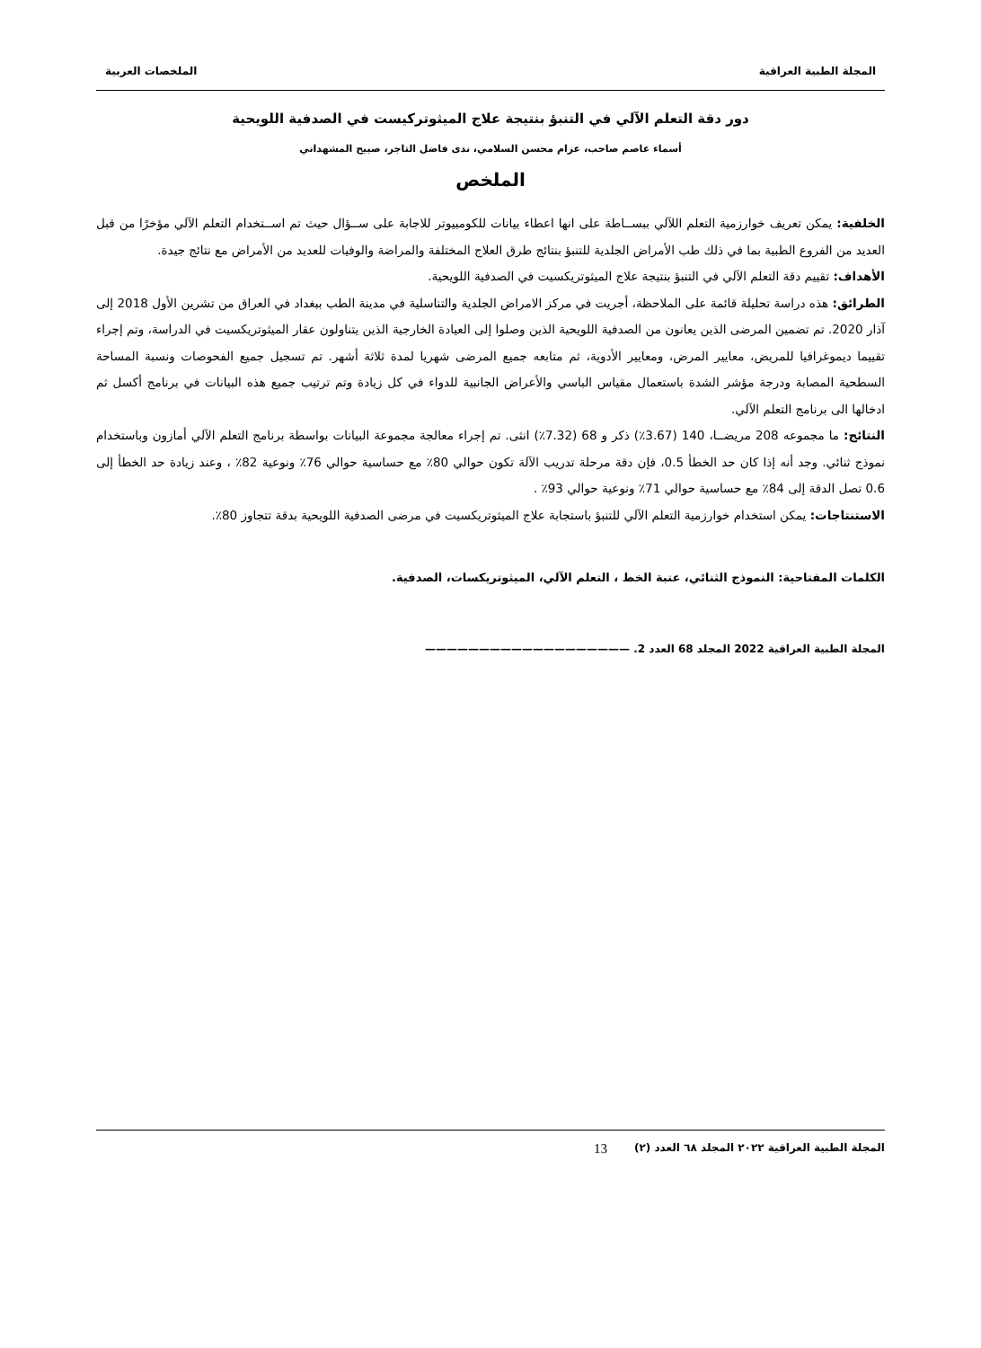المجلة الطبية العراقية الملخصات العربية
دور دقة التعلم الآلي في التنبؤ بنتيجة علاج الميثوتركيست في الصدفية اللويحية
أسماء عاصم صاحب، عزام محسن السلامي، ندى فاضل التاجر، صبيح المشهداني
الملخص
الخلفية: يمكن تعريف خوارزمية التعلم اللآلي ببســاطة على انها اعطاء بيانات للكومبيوتر للاجابة على ســؤال حيث تم اســتخدام التعلم الآلي مؤخرًا من قبل العديد من الفروع الطبية بما في ذلك طب الأمراض الجلدية للتنبؤ بنتائج طرق العلاج المختلفة والمراضة والوفيات للعديد من الأمراض مع نتائج جيدة.
الأهداف: تقييم دقة التعلم الآلي في التنبؤ بنتيجة علاج الميثوتريكسيت في الصدفية اللويحية.
الطرائق: هذه دراسة تحليلة قائمة على الملاحظة، أجريت في مركز الامراض الجلدية والتناسلية في مدينة الطب ببغداد في العراق من تشرين الأول 2018 إلى آذار 2020. تم تضمين المرضى الذين يعانون من الصدفية اللويحية الذين وصلوا إلى العيادة الخارجية الذين يتناولون عقار الميثوتريكسيت في الدراسة، وتم إجراء تقييما ديموغرافيا للمريض، معايير المرض، ومعايير الأدوية، ثم متابعه جميع المرضى شهريا لمدة ثلاثة أشهر. تم تسجيل جميع الفحوصات ونسبة المساحة السطحية المصابة ودرجة مؤشر الشدة باستعمال مقياس الباسي والأعراض الجانبية للدواء في كل زيادة وتم ترتيب جميع هذه البيانات في برنامج أكسل ثم ادخالها الى برنامج التعلم الآلي.
النتائج: ما مجموعه 208 مريضــا، 140 (3.67٪) ذكر و 68 (7.32٪) انثى. تم إجراء معالجة مجموعة البيانات بواسطة برنامج التعلم الآلي أمازون وباستخدام نموذج ثنائي. وجد أنه إذا كان حد الخطأ 0.5، فإن دقة مرحلة تدريب الآلة تكون حوالي 80٪ مع حساسية حوالي 76٪ ونوعية 82٪ ، وعند زيادة حد الخطأ إلى 0.6 تصل الدقة إلى 84٪ مع حساسية حوالي 71٪ ونوعية حوالي 93٪ .
الاستنتاجات: يمكن استخدام خوارزمية التعلم الآلي للتنبؤ باستجابة علاج الميثوتريكسيت في مرضى الصدفية اللويحية بدقة تتجاوز 80٪.
الكلمات المفتاحية: النموذج الثنائي، عتبة الخط ، التعلم الآلي، الميثوتريكسات، الصدفية.
المجلة الطبية العراقية 2022 المجلد 68 العدد 2. ———————————————————
المجلة الطبية العراقية ٢٠٢٢ المجلد ٦٨ العدد (٢) 13